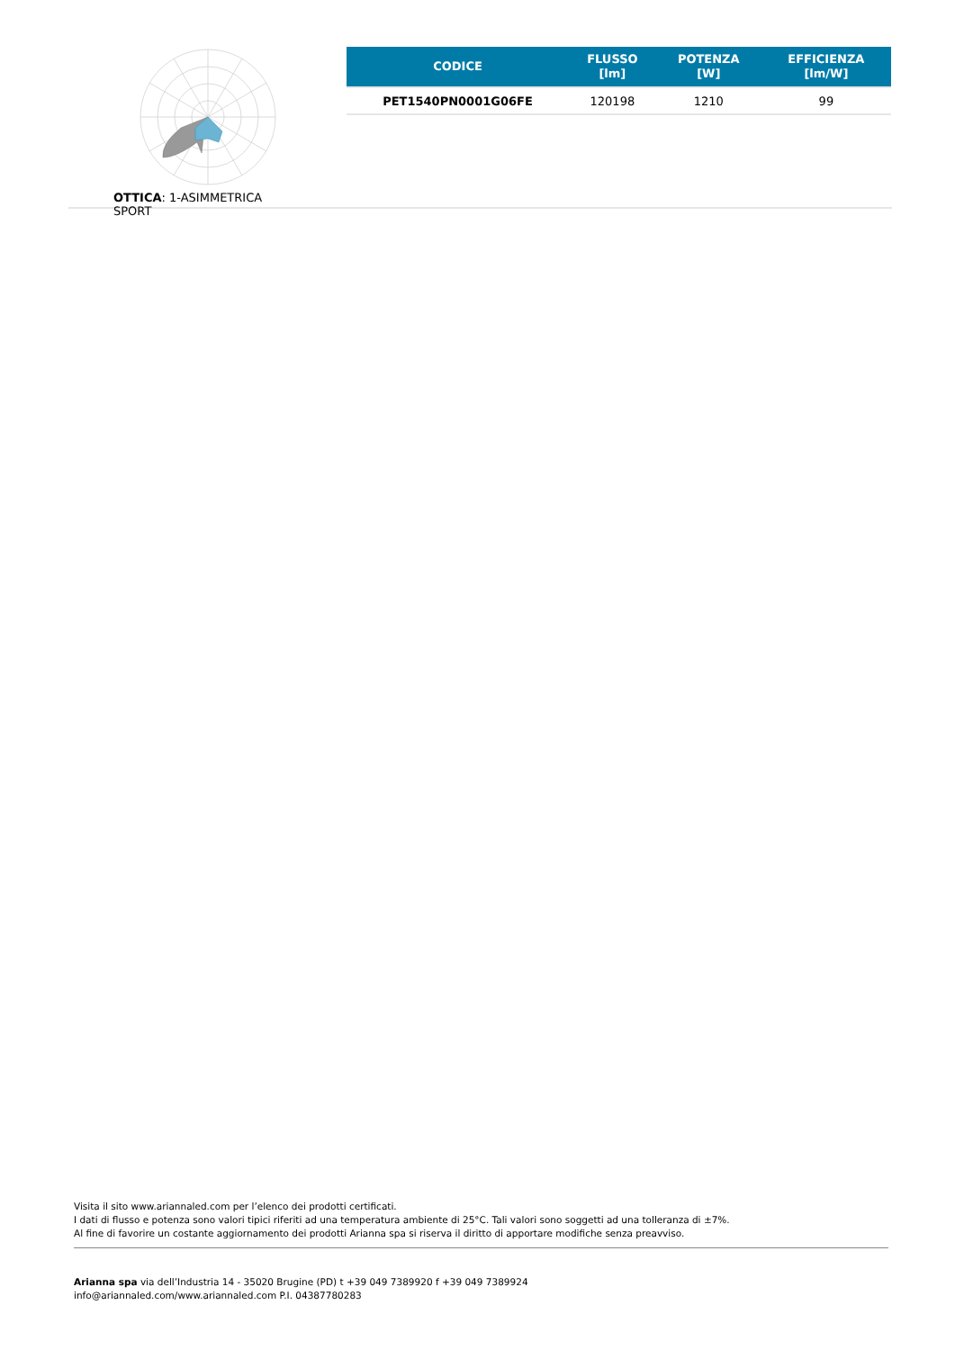OTTICA: 1-ASIMMETRICA SPORT
| CODICE | FLUSSO [lm] | POTENZA [W] | EFFICIENZA [lm/W] |
| --- | --- | --- | --- |
| PET1540PN0001G06FE | 120198 | 1210 | 99 |
Visita il sito www.ariannaled.com per l’elenco dei prodotti certificati.
I dati di flusso e potenza sono valori tipici riferiti ad una temperatura ambiente di 25°C. Tali valori sono soggetti ad una tolleranza di ±7%.
Al fine di favorire un costante aggiornamento dei prodotti Arianna spa si riserva il diritto di apportare modifiche senza preavviso.
Arianna spa via dell’Industria 14 - 35020 Brugine (PD) t +39 049 7389920 f +39 049 7389924
info@ariannaled.com/www.ariannaled.com P.I. 04387780283